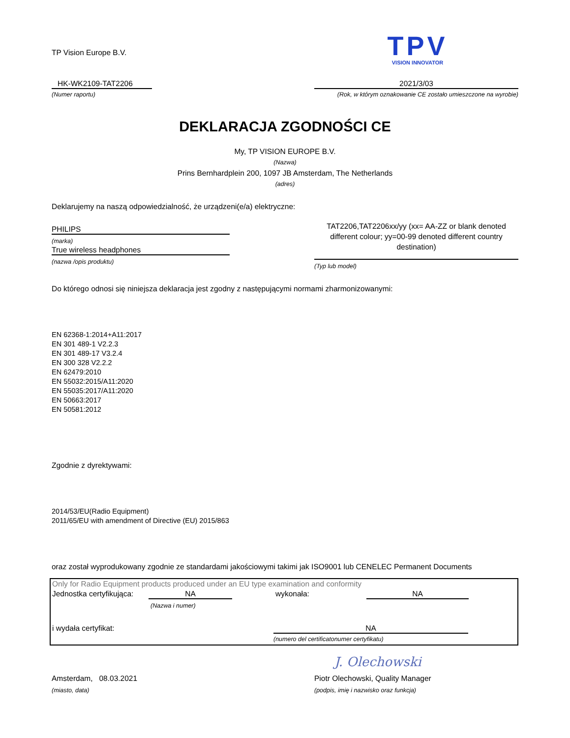TP Vision Europe B.V.
TPV
VISION INNOVATOR
HK-WK2109-TAT2206
(Numer raportu)
2021/3/03
(Rok, w którym oznakowanie CE zostało umieszczone na wyrobie)
DEKLARACJA ZGODNOŚCI CE
My, TP VISION EUROPE B.V.
(Nazwa)
Prins Bernhardplein 200, 1097 JB Amsterdam, The Netherlands
(adres)
Deklarujemy na naszą odpowiedzialność, że urządzeni(e/a) elektryczne:
PHILIPS
(marka)
True wireless headphones
(nazwa /opis produktu)
TAT2206,TAT2206xx/yy (xx= AA-ZZ or blank denoted different colour; yy=00-99 denoted different country destination)
(Typ lub model)
Do którego odnosi się niniejsza deklaracja jest zgodny z następującymi normami zharmonizowanymi:
EN 62368-1:2014+A11:2017
EN 301 489-1 V2.2.3
EN 301 489-17 V3.2.4
EN 300 328 V2.2.2
EN 62479:2010
EN 55032:2015/A11:2020
EN 55035:2017/A11:2020
EN 50663:2017
EN 50581:2012
Zgodnie z dyrektywami:
2014/53/EU(Radio Equipment)
2011/65/EU with amendment of Directive (EU) 2015/863
oraz został wyprodukowany zgodnie ze standardami jakościowymi takimi jak ISO9001 lub CENELEC Permanent Documents
Only for Radio Equipment products produced under an EU type examination and conformity
Jednostka certyfikująca: NA wykonała: NA
(Nazwa i numer)
i wydała certyfikat: NA
(numero del certificatonumer certyfikatu)
J. Olechowski
Amsterdam, 08.03.2021
(miasto, data)
Piotr Olechowski, Quality Manager
(podpis, imię i nazwisko oraz funkcja)